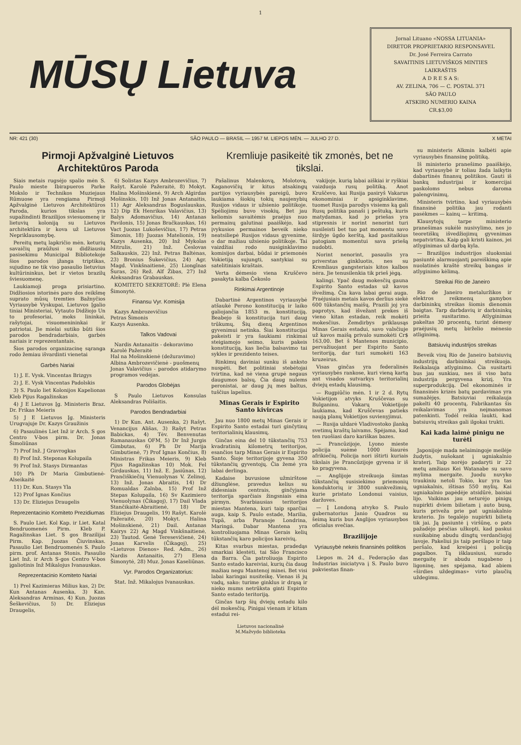1
MŪSŲ Lietuva
Jornal Lituano «NOSSA LITUANIA»
DIRETOR PROPRIETARIO RESPONSAVEL
Dr. José Ferreira Carrato
SAVAITINIS LIETUVIŠKOS MINTIES LAIKRAŠTIS
A D R E S A S:
AV. ZELINA, 706 — C. POSTAL 371
SÃO PAULO
ATSKIRO NUMERIO KAINA
CR.$3,00
NR: 421 (30) SÃO PAULO — BRASIL — 1957 M. LIEPOS MĖN. — JULHO 27 D. X METAI
Pirmoji Apžvalginė Lietuvos Architektūros Paroda
Siais metais rugsėjo spalio mėn S. Paulo mieste Ibirapueros Parke Mokslo ir Technikos Muziejaus Rūmuose yra rengiama Pirmoji Apžvalginė Lietuvos Architektūros Paroda, kurios tikslas yra supažindinti Brazilijos sviesuomenę ir lietuvių koloniją su Lietuvos architektūra ir kova už Lietuvos Nepriklausomybę.
Pereitų metų lapkričio mėn. keturių savaičių praūžusi su didžiausiu pasisekimu Municipal Bibliotekoje šios parodos įžanga triptikas, sujudino ne tik viso pasaulio lietuvius kultūrininkus, bet ir vietos brazilų šviesuomenę.
Laukiamoji proga prisiartino. Didžiosios istorinės paro dos reikšmę suprato mūsų tremties Bažnyčios Vyriausybė Vyskupai, Lietuvos Įgalio tiniai Ministeriai, Vytauto Didžiojo Un to profesoriai, moks lininkai, rašytojai, visuomenininkai ir patriotai. Jie mielai sutiko būti šios parodos bendradarbiais, garbės nariais ir reprezentantais.
Šios parodos organizacinę sąranga rodo žemiau išvardinti vienetai
Garbės Nariai
1) J. E. Vysk. Vincentas Brizgys
2) J. E. Vysk Vincentas Padolskis
3) S. Paulo liet Kolonijos Kapelionas Kleb Pijus Ragažinskas
4) J E Lietuvos Įg. Ministeris Braz. Dr. Frikas Meieris
5) J E Lietuvos Įg. Ministeris Urugvajuje Dr. Kazys Graužinis
6) Pasaulinės Liet Inž ir Arch. S gos Centro V-bos pirm. Dr. Jonas Šimoliūnas
7) Prof Inž. J Gravrogkas
8) Prof Inž. Steponas Kolupaila
9) Prof Inž. Stasys Dirmantas
10) Ph Dr Maria Gimbutienė-Alseikaitė
11) Dr. Kun. Stasys Yla
12) Prof Ignas Končius
13) Dr. Eliziejus Draugelis
Reprezentacinio Komiteto Prezidiumas
S. Paulo Liet. Kol Kap. ir Liet. Katal Bendruomenės Pirm. Kleb P. Ragažinskas Liet. S gos Brazilijai Pirm. Kap. Juozas Čiuvinskas. Pasaulio Liet Bendruomenės S. Paulo pirm. prof. Antanas Stonis. Pasaulio Liet Inž. ir Arch S-gos Centro V-bos įgaliotinis Inž Mikalojus Ivanauskas.
Reprezentacinio Komiteto Nariai
1) Prel Kazimieras Milius kas, 2) Dr. Kun Antanas Ausenka, 3) Kan. Aleksandras Arminas, 4) Kun. Juozas Šeškevičius, 5) Dr. Eliziejus Draugelis,
6) Solistas Kazys Ambrozevičius, 7) Rašyt. Karolė Pažeraitė, 8) Mokyt. Halina Mošinskienė, 9) Arch Algirdas Mošinskis, 10) Inž Jonas Antanaitis, 11) Agr Aleksandras Boguslauskas, 12) Dip Ek Henrikas Valavičius, 13) Balys Adomavičius, 14) Antanas Pavilonis, 15) Jonas Bračkauskas, 16) Vact Juozas Lukoševičius, 17) Petras Šimonis, 18) Juozas Matelionis, 19) Kazys Ausenka, 20) Inž Mykolas Mitrulis, 21) Inž. Česlovas Salkauskis, 22) Inž. Petras Baltėnas, 23) Bronius Šukevičius, 24) Agr. Magd. Vinkšnaitienė, 25) Liongīnas Šuras, 26) Rež. Alf Žibas, 27) Inž Aleksandras Grabauskas.
KOMITETO SEKRETORĖ: Plė Elena Šimonytė.
Finansu Vyr. Komisija
Kazys Ambrozevičius
Petras Šimonis
Kazys Ausenka.
Talkos Vadovai
Nardis Antanaitis - dekoravimo
Karolė Pažeraitė
Hal na Mošinskienė (dežuravimo)
Albina Ambrozevičienė - puošmenų
Jonas Valavičius - parodos atidarymo programos vedėjas.
Parodos Globėjas
S Paulo Lietuvos Konsulas Aleksandras Polišaitis.
Parodos Bendradarbiai
1) Dr Kun. Ant. Ausenka, 2) Rašyt. Venancijus Ališas, 3) Rašyt Petras Babickas, 4) Tėv. Benvenutas Ramanauskas OFM, 5) Dr Inž Jurgis Gimbutas, 6) Ph Dr Marija Gimbutienė, 7) Prof Ignas Končius, 8) Ministras Frikas Meieris, 9) Kleb Pijus Ragažinskas 10) Mok. Fel Girdauskas, 11) Inž. E. Jasiūnas, 12) Prančiškiečių Vienuolynas V. Zelinoj, 13) Inž. Jonas Abraitis, 14) Dr Romualdas Zalnba, 15) Prof Inž Stepas Kolupaila, 16) Sv Kazimiero Vienuolynas (Čikagoj), 17) Dail Vlada Stančikaitė-Abraitienė, 18) Dr Eliziejus Draugelis, 19) Rašyt. Karolė Pažeraitė, 20) Mokyt. Halina Mošinskienė, 21) Dail. Antanas Kairys 22) Ag Magd Vinkšnaitienė, 23) Tautod. Genė Teresevičienė, 24) Jonas Karvelis (Čikagoj), 25) «Lietuvos Dienos» Red. Adm., 26) Nardis Antanaitis, 27) Elena Šimonytė, 28) Muz. Jonas Kaseliūnas.
Vyr. Parodos Organizatorius:
Stat. Inž. Mikalojus Ivanauskas.
Kremliuje pasikeitė tik zmonės, bet ne tikslai.
Pašalinus Malenkovą, Molotovą, Kaganovičių ir kitus atsakingų partijos vyriausybės pareigū, buvo laukiama šiokių tokių naujenybių Rusijos vidaus ir užsienio politikoje. Spėliojimu buvo visokių. Bet jau keliomis savaitėmis praėjus nuo permainų galutinai paaiškėjo, kad įvykusios permainos beveik nieko neatsiliepė Rusijos vidaus gyvenime, o dar mažiau užsienio politikoje. Tai vaizdžiai rodo nusiginklavimo komisijos darbai, būdai ir priemonės Vokietiją sujungti, santykiai su satelitiniais kraštais.
Verta dėmesio viena Kruščevo pasakyta kalba Čekoslo
Rinkimai Argentinoje
Dabartinė Argentinos vyriausybė atšaukė Perono konstituciją ir laiko galiojančia 1853 m. konstituciją. Beabejo ši konstitucija turi daug trūkumų. Šių dienų Argentinos gyvenimui netinka. Šiai konstitucijai pakeisti ir yra šaukiami rinkimai steigiamojo seimo, kuris pakeis konstituciją, kas liečia balsavimo tai sykles ir prezidento teises.
Rinkimų daviniai sunku iš anksto nuspėti. Bet politiniai stebėtojai tvirtina, kad nė viena grupė negaus daugumos balsų. Čia daug nulems peronistai, ar daug jų mes baltus, tuščius lapelius.
Minas Gerais ir Espirito Santo kivircas
Jau nuo 1800 metų Minas Gerais ir Espirito Santo estadai turi ginčytinų teritorialinių klausimų.
Ginčas eina del 10 tūkstančių 753 kvadratinių kilometrų teritorijos, esančios tarp Minas Gerais ir Espirito Santo. Šioje teritorijoje gyvena 350 tūkstančių gyventojų. Čia žemė yra labai derlinga.
Kadaise buvusiose užmirštose džiunglėse, pravedus kelius su didesniais centrais, ginčyjama teritorija sparčiais žingsniais eina pirmyn. Svarbiausias teritorijos miestas Mantena, kuri taip sparčiai auga, kaip S. Paulo estade, Marilia, Tupã, arba Paranoje Londrina, Maringá. Dabar Mantena yra kontroliuojama Minas Gerais kelių tūkstančių karo policijos kareivių.
Kitas svarbus miestas, pradedąs smarkiai klestėti, tai São Francisco da Barra. Čia patroliuoja Espirito Santo estado kareiviai, kurių čia daug mažiau negu Mantenoj minei. Bet visi labai karingai nusiteikę. Vienas iš jų vadų, sako: turime ginklus ir drąsą ir nieko mums netrūksta ginti Espirito Santo estado teritoriją.
Ginčas tarp šių dviejų estadu kilo dėl mokesčių. Pinigai vienam ir kitam estadui rei-
vakijoje, kurią labai aiškiai ir ryškiai vaizduoja rusų politiką. Anot Kruščevo, kai Rusija pasiryš Vakarus ekonominiai ir apsiginklavime, tuomet Rusija parodys visiems ką gali Rusų politika panaši į peštuką, kuris matydamas, kad jo priešas yra stipresnis ir norint nenorint turi nusileisti bet tuo pat momentu savo širdyje ūgdo kerštą, kad pasitaikius patogiam momentui sava priešą nudobti.
Norint nenorint, pasaulis yra priverstas ginkluotis, nes su Kremliaus gangsteriais kitos kalbos nėra. Jie tenusilenkia tik prieš jėgą.
kalingi. Ypač daug mokesčių gauna Espirito Santo estadas už kavos išvežimą. Čia kava labai gerai auga. Praėjusiais metais kavos derlius siekė 600 tūkstančių maišų. Prazili joj yra paprotys, kad išvežant prekes iš vieno kitan estadan, reik mokėti mokesčius. Žemdirbys priklausąs Minas Gerais estadui, savo valsčiuje už kavos maišą privalo sumokėti Cr$ 163,00. Bet š Mantenos municipio, pervažiuojant per Espirito Santo teritoriją, dar turi sumokėti 163 kruzeirus.
Visas ginčas yra federalinės vyriausybės rankose, kuri vieną kartą ant visados sutvarkys teritorialinį dviejų estadų klausimą.
— Rugpiūčio mėn. 1 ir 2 d. Rytų Vokietijon atvyks Kruščevas su Bulganinu. Vakarų Vokietijoje laukiama, kad Kruščevas patieks naują planų Vokietijos suvienyjimui.
— Rusija uždarė Vladivostoko įlanką svetimų kraštų laivams. Spėjama, kad ten ruošiasi daro kariškas bazes.
— Prancūzijoje, Lyono mieste policija suėmė 1000 šiaurės afrikiečių. Policija nori ištirti kuriais tikslais jie Prancūzijoje gyvena ir iš ko pragyvena.
— Anglijoje streikuoja šimtas tūkstančių susisiekimo priemonių konduktorių ir 3800 sunkvežimių, kurie pristato Londonui vaisius, daržoves.
— Į Londoną atvyko S. Paulo gubernatorius Janio Quadros su šeimą kuris bus Anglijos vyriausybos oficialus svečias.
Brazilijoje
Vyriausybė nekeis finansinės politikos
Liepos m. 24 d., Federação das Industrias iniciatyva į S. Paulo buvo pakviestas finan-
su ministeris Alkmin kalbėti apie vyriausybės finansinę politiką.
Iš ministerio pranešimo paaiškėjo, kad vyriausybė ir toliau žada laikytis dabartinės finansų politikos. Gauti iš bankų industrijai ir komercijai paskoloms nebus daroma palengvinimų.
Ministeris tvirtino, kad vyriausybės finansinė politika jau rodanti pasėkmes — kainų — kritimą.
Klausytojų tarpe ministerio pranešimas sukėlė nusivylimo, nes jo teoretiškų išvedžiojimų gyvenimas nepatvirtina. Kaip gali kristi kainos, jei atlyginimas už darbą kyla.
— Brazilijos industrijos sluoksniai pasiuntė alarmuojantį pareiškimą apie nuolatinės kraštė streikų bangas ir atlyginimo kėlimą.
Streikai Rio de Janeiro
Rio de Janeiro metaluržikos ir elektros reikmenų gamybos darbininkų streikas šiomis dienomis baigtas. Tarp darbdavių ir darbininkų prieita susitarimo. Atlyginimas pakeltas 30 procentų, turint dėmesy praėjusių metų birželio mėnesio atliginimą.
Batsiuvių industrijos streikas
Beveik visų Rio de Janeiro batsiuvių industrijų darbininkai streikuoja. Reikalauja atlyginimo. Čia susitarti bus jau sunkiau, nes iš viso batu industrija pergyvena krizį. Yra superprodukciją. Del ekonominės ir finansinės krizės batų pardavimas yra sumažėjęs. Batsiuviai reikalauja pakelti 40 procentų. Fabrikantas šis reikalavimas yra neįmanomas patenkinti. Todėl reikia laukti, kad batsiuvių streikas gali ilgokai trukti.
Kai kada laimė pinigu ne turėti
Japonijoje mada nelaimingoje meilėje žudytis, nušokant į ugniakalnio kraterį. Taip norėjo padaryti ir 22 metų amžiaus Kei Watanabe su savo mylima mergaite. Juodu nuvyko traukiniu netoli Tokio, kur yra tas ugniakalnis, ištisas 550 mylių. Kai ugniakalnio papėdėje atsidūrė, baisiai lijo. Vaikinas jau neturėjo pinigų nupirkti dviem bilietam į auto busą, kuris priveža prie pat ugniakalnio kraterio. Jis tegalėjo nupirkti bilietą tik jai. Ją pasiuntė į viršūnę, o pats pažadėjo pėsčias užkopti, kad paskui susikabinę abudu dingtų verdančiojoj lavoje. Pakeliui jis taip peršlapo ir taip peršalo, kad kreipėsi į policiją pagalbos. Tą išklausiusi, surado mergaitę ir abudu nugabeno į ligoninę, nes spėjama, kad abiem «širdies uždegimas» virto plaučių uždegimu.
Lietuvos nacionalinė
M.Mažvydo biblioteka